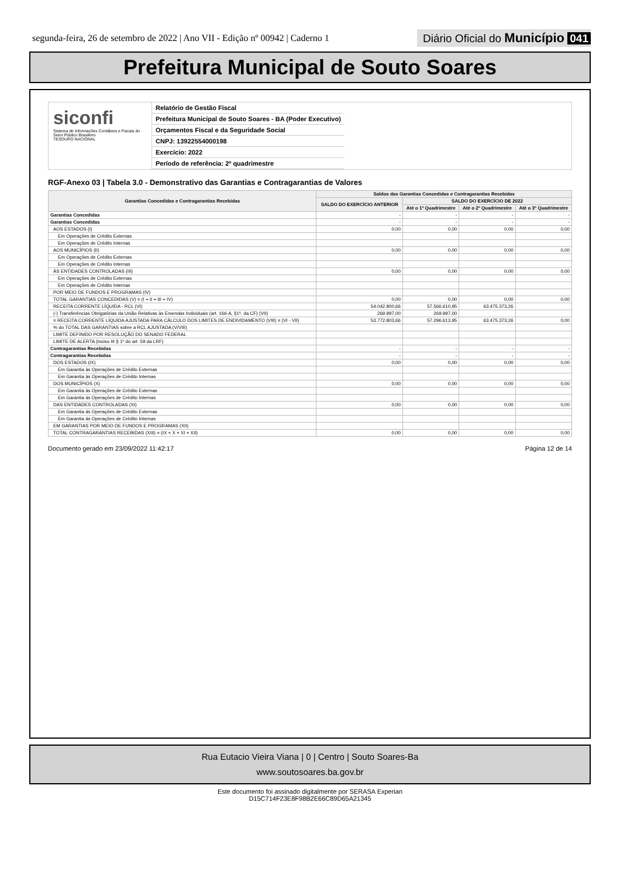segunda-feira, 26 de setembro de 2022 | Ano VII - Edição nº 00942 | Caderno 1
Diário Oficial do Município 041
Prefeitura Municipal de Souto Soares
siconfi
Sistema de Informações Contábeis e Fiscais do Setor Público Brasileiro
TESOURO NACIONAL
Relatório de Gestão Fiscal
Prefeitura Municipal de Souto Soares - BA (Poder Executivo)
Orçamentos Fiscal e da Seguridade Social
CNPJ: 13922554000198
Exercício: 2022
Período de referência: 2º quadrimestre
RGF-Anexo 03 | Tabela 3.0 - Demonstrativo das Garantias e Contragarantias de Valores
| Garantias Concedidas e Contragarantias Recebidas | Saldos das Garantias Concedidas e Contragarantias Recebidas | | | |
| --- | --- | --- | --- | --- |
| | SALDO DO EXERCÍCIO ANTERIOR | SALDO DO EXERCÍCIO DE 2022 | | |
| | | Até o 1º Quadrimestre | Até o 2º Quadrimestre | Até o 3º Quadrimestre |
| Garantias Concedidas | - | - | - | - |
| Garantias Concedidas | - | - | - | - |
| AOS ESTADOS (I) | 0,00 | 0,00 | 0,00 | 0,00 |
| Em Operações de Crédito Externas | | | | |
| Em Operações de Crédito Internas | | | | |
| AOS MUNICÍPIOS (II) | 0,00 | 0,00 | 0,00 | 0,00 |
| Em Operações de Crédito Externas | | | | |
| Em Operações de Crédito Internas | | | | |
| ÀS ENTIDADES CONTROLADAS (III) | 0,00 | 0,00 | 0,00 | 0,00 |
| Em Operações de Crédito Externas | | | | |
| Em Operações de Crédito Internas | | | | |
| POR MEIO DE FUNDOS E PROGRAMAS (IV) | | | | |
| TOTAL GARANTIAS CONCEDIDAS (V) = (I + II + III + IV) | 0,00 | 0,00 | 0,00 | 0,00 |
| RECEITA CORRENTE LÍQUIDA - RCL (VI) | 54.042.800,66 | 57.566.610,95 | 63.475.373,26 | |
| (-) Transferências Obrigatórias da União Relativas às Emendas Individuais (art. 166-A, §1º, da CF) (VII) | 269.997,00 | 269.997,00 | | |
| = RECEITA CORRENTE LÍQUIDA AJUSTADA PARA CÁLCULO DOS LIMITES DE ENDIVIDAMENTO (VIII) = (VI - VII) | 53.772.803,66 | 57.296.613,95 | 63.475.373,26 | 0,00 |
| % do TOTAL DAS GARANTIAS sobre a RCL AJUSTADA (V/VIII) | | | | |
| LIMITE DEFINIDO POR RESOLUÇÃO DO SENADO FEDERAL | | | | |
| LIMITE DE ALERTA (inciso III § 1º do art. 59 da LRF) | | | | |
| Contragarantias Recebidas | - | - | - | - |
| Contragarantias Recebidas | - | - | - | - |
| DOS ESTADOS (IX) | 0,00 | 0,00 | 0,00 | 0,00 |
| Em Garantia às Operações de Crédito Externas | | | | |
| Em Garantia às Operações de Crédito Internas | | | | |
| DOS MUNICÍPIOS (X) | 0,00 | 0,00 | 0,00 | 0,00 |
| Em Garantia às Operações de Crédito Externas | | | | |
| Em Garantia às Operações de Crédito Internas | | | | |
| DAS ENTIDADES CONTROLADAS (XI) | 0,00 | 0,00 | 0,00 | 0,00 |
| Em Garantia às Operações de Crédito Externas | | | | |
| Em Garantia às Operações de Crédito Internas | | | | |
| EM GARANTIAS POR MEIO DE FUNDOS E PROGRAMAS (XII) | | | | |
| TOTAL CONTRAGARANTIAS RECEBIDAS (XIII) = (IX + X + XI + XII) | 0,00 | 0,00 | 0,00 | 0,00 |
Documento gerado em 23/09/2022 11:42:17 Página 12 de 14
Rua Eutacio Vieira Viana | 0 | Centro | Souto Soares-Ba
www.soutosoares.ba.gov.br
Este documento foi assinado digitalmente por SERASA Experian
D15C714F23E8F98B2E66C89D65A21345